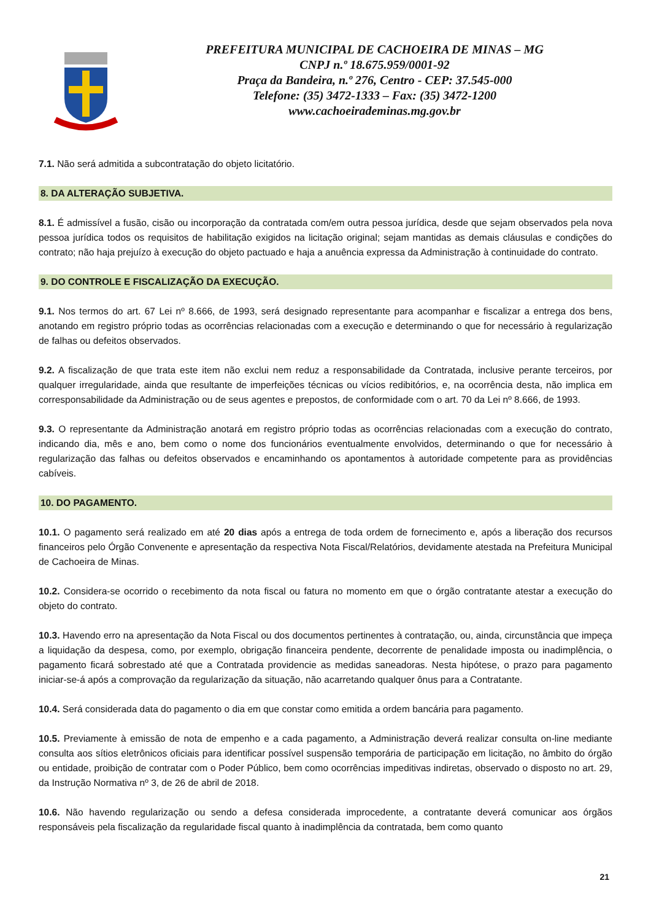PREFEITURA MUNICIPAL DE CACHOEIRA DE MINAS – MG
CNPJ n.º 18.675.959/0001-92
Praça da Bandeira, n.º 276, Centro - CEP: 37.545-000
Telefone: (35) 3472-1333 – Fax: (35) 3472-1200
www.cachoeirademinas.mg.gov.br
7.1. Não será admitida a subcontratação do objeto licitatório.
8. DA ALTERAÇÃO SUBJETIVA.
8.1. É admissível a fusão, cisão ou incorporação da contratada com/em outra pessoa jurídica, desde que sejam observados pela nova pessoa jurídica todos os requisitos de habilitação exigidos na licitação original; sejam mantidas as demais cláusulas e condições do contrato; não haja prejuízo à execução do objeto pactuado e haja a anuência expressa da Administração à continuidade do contrato.
9. DO CONTROLE E FISCALIZAÇÃO DA EXECUÇÃO.
9.1. Nos termos do art. 67 Lei nº 8.666, de 1993, será designado representante para acompanhar e fiscalizar a entrega dos bens, anotando em registro próprio todas as ocorrências relacionadas com a execução e determinando o que for necessário à regularização de falhas ou defeitos observados.
9.2. A fiscalização de que trata este item não exclui nem reduz a responsabilidade da Contratada, inclusive perante terceiros, por qualquer irregularidade, ainda que resultante de imperfeições técnicas ou vícios redibitórios, e, na ocorrência desta, não implica em corresponsabilidade da Administração ou de seus agentes e prepostos, de conformidade com o art. 70 da Lei nº 8.666, de 1993.
9.3. O representante da Administração anotará em registro próprio todas as ocorrências relacionadas com a execução do contrato, indicando dia, mês e ano, bem como o nome dos funcionários eventualmente envolvidos, determinando o que for necessário à regularização das falhas ou defeitos observados e encaminhando os apontamentos à autoridade competente para as providências cabíveis.
10. DO PAGAMENTO.
10.1. O pagamento será realizado em até 20 dias após a entrega de toda ordem de fornecimento e, após a liberação dos recursos financeiros pelo Órgão Convenente e apresentação da respectiva Nota Fiscal/Relatórios, devidamente atestada na Prefeitura Municipal de Cachoeira de Minas.
10.2. Considera-se ocorrido o recebimento da nota fiscal ou fatura no momento em que o órgão contratante atestar a execução do objeto do contrato.
10.3. Havendo erro na apresentação da Nota Fiscal ou dos documentos pertinentes à contratação, ou, ainda, circunstância que impeça a liquidação da despesa, como, por exemplo, obrigação financeira pendente, decorrente de penalidade imposta ou inadimplência, o pagamento ficará sobrestado até que a Contratada providencie as medidas saneadoras. Nesta hipótese, o prazo para pagamento iniciar-se-á após a comprovação da regularização da situação, não acarretando qualquer ônus para a Contratante.
10.4. Será considerada data do pagamento o dia em que constar como emitida a ordem bancária para pagamento.
10.5. Previamente à emissão de nota de empenho e a cada pagamento, a Administração deverá realizar consulta on-line mediante consulta aos sítios eletrônicos oficiais para identificar possível suspensão temporária de participação em licitação, no âmbito do órgão ou entidade, proibição de contratar com o Poder Público, bem como ocorrências impeditivas indiretas, observado o disposto no art. 29, da Instrução Normativa nº 3, de 26 de abril de 2018.
10.6. Não havendo regularização ou sendo a defesa considerada improcedente, a contratante deverá comunicar aos órgãos responsáveis pela fiscalização da regularidade fiscal quanto à inadimplência da contratada, bem como quanto
21